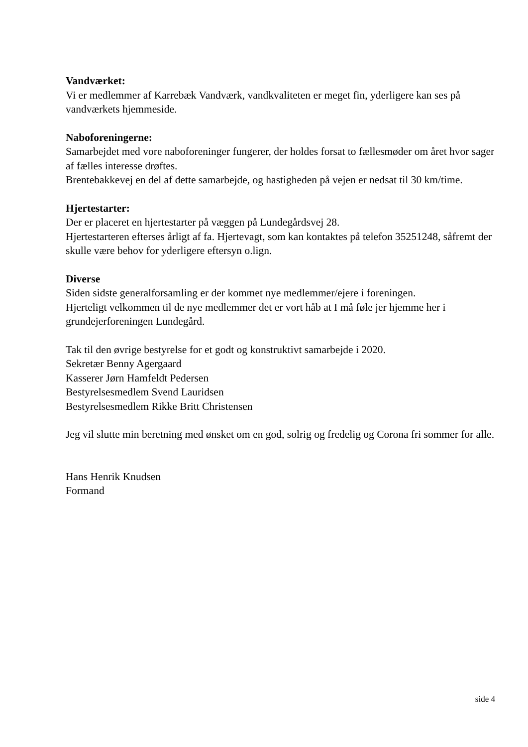Vandværket:
Vi er medlemmer af Karrebæk Vandværk, vandkvaliteten er meget fin, yderligere kan ses på vandværkets hjemmeside.
Naboforeningerne:
Samarbejdet med vore naboforeninger fungerer, der holdes forsat to fællesmøder om året hvor sager af fælles interesse drøftes.
Brentebakkevej en del af dette samarbejde, og hastigheden på vejen er nedsat til 30 km/time.
Hjertestarter:
Der er placeret en hjertestarter på væggen på Lundegårdsvej 28.
Hjertestarteren efterses årligt af fa. Hjertevagt, som kan kontaktes på telefon 35251248, såfremt der skulle være behov for yderligere eftersyn o.lign.
Diverse
Siden sidste generalforsamling er der kommet nye medlemmer/ejere i foreningen.
Hjerteligt velkommen til de nye medlemmer det er vort håb at I må føle jer hjemme her i grundejerforeningen Lundegård.
Tak til den øvrige bestyrelse for et godt og konstruktivt samarbejde i 2020.
Sekretær Benny Agergaard
Kasserer Jørn Hamfeldt Pedersen
Bestyrelsesmedlem Svend Lauridsen
Bestyrelsesmedlem Rikke Britt Christensen
Jeg vil slutte min beretning med ønsket om en god, solrig og fredelig og Corona fri sommer for alle.
Hans Henrik Knudsen
Formand
side 4